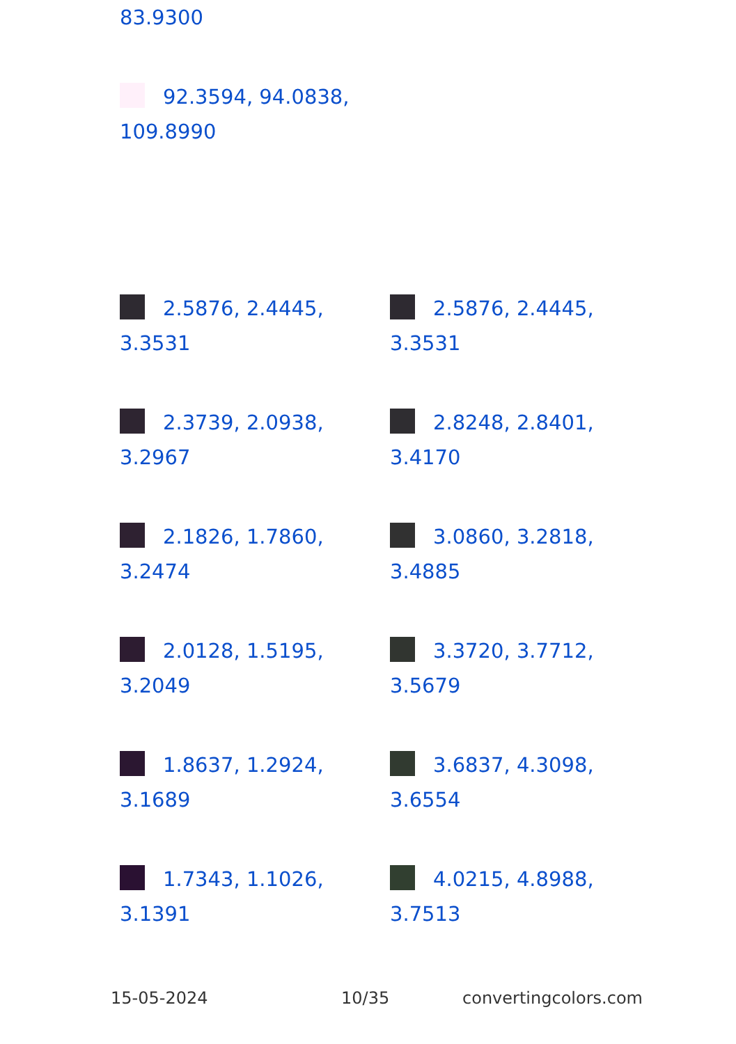83.9300
92.3594, 94.0838, 109.8990
2.5876, 2.4445, 3.3531
2.5876, 2.4445, 3.3531
2.3739, 2.0938, 3.2967
2.8248, 2.8401, 3.4170
2.1826, 1.7860, 3.2474
3.0860, 3.2818, 3.4885
2.0128, 1.5195, 3.2049
3.3720, 3.7712, 3.5679
1.8637, 1.2924, 3.1689
3.6837, 4.3098, 3.6554
1.7343, 1.1026, 3.1391
4.0215, 4.8988, 3.7513
15-05-2024 10/35 convertingcolors.com